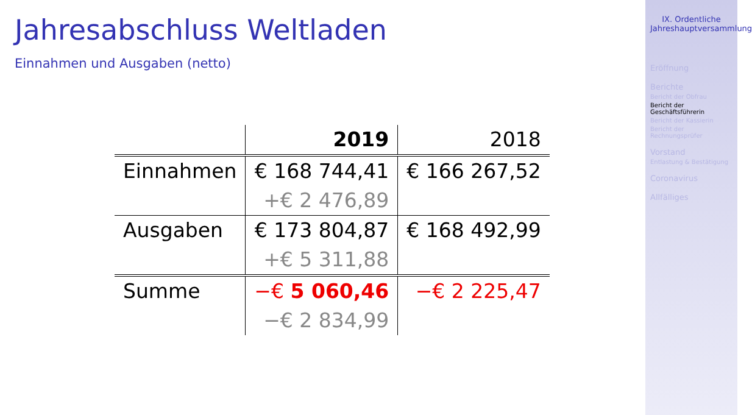Jahresabschluss Weltladen
Einnahmen und Ausgaben (netto)
| | 2019 | 2018 |
| --- | --- | --- |
| Einnahmen | € 168 744,41 | € 166 267,52 |
| | +€ 2 476,89 | |
| Ausgaben | € 173 804,87 | € 168 492,99 |
| | +€ 5 311,88 | |
| Summe | −€ 5 060,46 | −€ 2 225,47 |
| | −€ 2 834,99 | |
IX. Ordentliche Jahreshauptversammlung
Eröffnung
Berichte
Bericht der Obfrau
Bericht der Geschäftsführerin
Bericht der Kassierin
Bericht der Rechnungsprüfer
Vorstand
Entlastung & Bestätigung
Coronavirus
Allfälliges